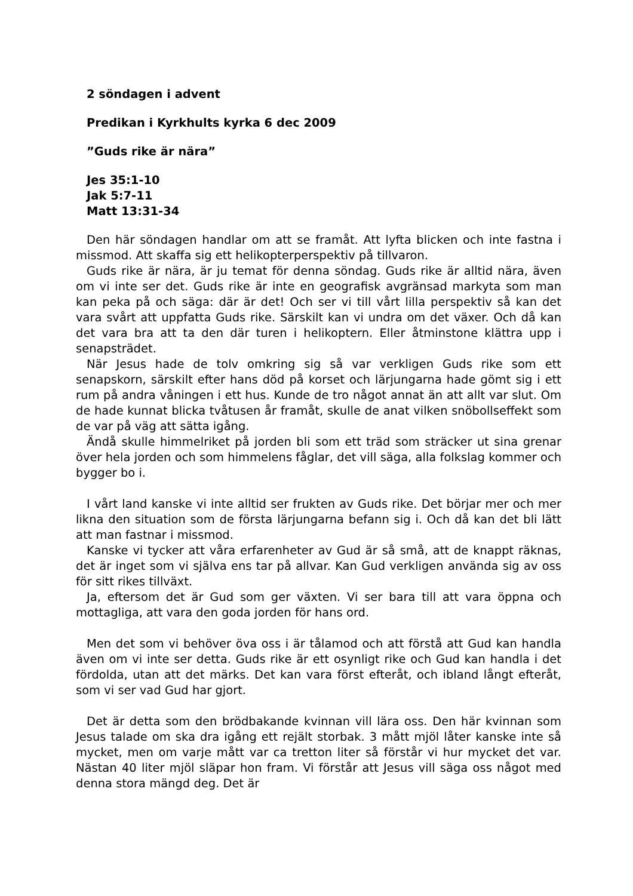2 söndagen i advent
Predikan i Kyrkhults kyrka 6 dec 2009
”Guds rike är nära”
Jes 35:1-10
Jak 5:7-11
Matt 13:31-34
Den här söndagen handlar om att se framåt. Att lyfta blicken och inte fastna i missmod. Att skaffa sig ett helikopterperspektiv på tillvaron.
Guds rike är nära, är ju temat för denna söndag. Guds rike är alltid nära, även om vi inte ser det. Guds rike är inte en geografisk avgränsad markyta som man kan peka på och säga: där är det! Och ser vi till vårt lilla perspektiv så kan det vara svårt att uppfatta Guds rike. Särskilt kan vi undra om det växer. Och då kan det vara bra att ta den där turen i helikoptern. Eller åtminstone klättra upp i senapsträdet.
När Jesus hade de tolv omkring sig så var verkligen Guds rike som ett senapskorn, särskilt efter hans död på korset och lärjungarna hade gömt sig i ett rum på andra våningen i ett hus. Kunde de tro något annat än att allt var slut. Om de hade kunnat blicka tvåtusen år framåt, skulle de anat vilken snöbollseffekt som de var på väg att sätta igång.
Ändå skulle himmelriket på jorden bli som ett träd som sträcker ut sina grenar över hela jorden och som himmelens fåglar, det vill säga, alla folkslag kommer och bygger bo i.
I vårt land kanske vi inte alltid ser frukten av Guds rike. Det börjar mer och mer likna den situation som de första lärjungarna befann sig i. Och då kan det bli lätt att man fastnar i missmod.
Kanske vi tycker att våra erfarenheter av Gud är så små, att de knappt räknas, det är inget som vi själva ens tar på allvar. Kan Gud verkligen använda sig av oss för sitt rikes tillväxt.
Ja, eftersom det är Gud som ger växten. Vi ser bara till att vara öppna och mottagliga, att vara den goda jorden för hans ord.
Men det som vi behöver öva oss i är tålamod och att förstå att Gud kan handla även om vi inte ser detta. Guds rike är ett osynligt rike och Gud kan handla i det fördolda, utan att det märks. Det kan vara först efteråt, och ibland långt efteråt, som vi ser vad Gud har gjort.
Det är detta som den brödbakande kvinnan vill lära oss. Den här kvinnan som Jesus talade om ska dra igång ett rejält storbak. 3 mått mjöl låter kanske inte så mycket, men om varje mått var ca tretton liter så förstår vi hur mycket det var. Nästan 40 liter mjöl släpar hon fram. Vi förstår att Jesus vill säga oss något med denna stora mängd deg. Det är